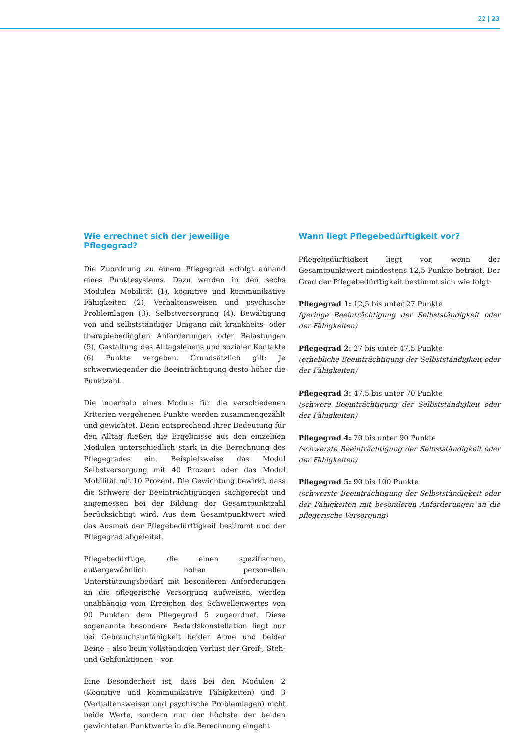22 | 23
Wie errechnet sich der jeweilige Pflegegrad?
Die Zuordnung zu einem Pflegegrad erfolgt anhand eines Punktesystems. Dazu werden in den sechs Modulen Mobilität (1), kognitive und kommunikative Fähigkeiten (2), Verhaltensweisen und psychische Problemlagen (3), Selbstversorgung (4), Bewältigung von und selbstständiger Umgang mit krankheits- oder therapiebedingten Anforderungen oder Belastungen (5), Gestaltung des Alltagslebens und sozialer Kontakte (6) Punkte vergeben. Grundsätzlich gilt: Je schwerwiegender die Beeinträchtigung desto höher die Punktzahl.
Die innerhalb eines Moduls für die verschiedenen Kriterien vergebenen Punkte werden zusammengezählt und gewichtet. Denn entsprechend ihrer Bedeutung für den Alltag fließen die Ergebnisse aus den einzelnen Modulen unterschiedlich stark in die Berechnung des Pflegegrades ein. Beispielsweise das Modul Selbstversorgung mit 40 Prozent oder das Modul Mobilität mit 10 Prozent. Die Gewichtung bewirkt, dass die Schwere der Beeinträchtigungen sachgerecht und angemessen bei der Bildung der Gesamtpunktzahl berücksichtigt wird. Aus dem Gesamtpunktwert wird das Ausmaß der Pflegebedürftigkeit bestimmt und der Pflegegrad abgeleitet.
Pflegebedürftige, die einen spezifischen, außergewöhnlich hohen personellen Unterstützungsbedarf mit besonderen Anforderungen an die pflegerische Versorgung aufweisen, werden unabhängig vom Erreichen des Schwellenwertes von 90 Punkten dem Pflegegrad 5 zugeordnet. Diese sogenannte besondere Bedarfskonstellation liegt nur bei Gebrauchsunfähigkeit beider Arme und beider Beine – also beim vollständigen Verlust der Greif-, Steh- und Gehfunktionen – vor.
Eine Besonderheit ist, dass bei den Modulen 2 (Kognitive und kommunikative Fähigkeiten) und 3 (Verhaltensweisen und psychische Problemlagen) nicht beide Werte, sondern nur der höchste der beiden gewichteten Punktwerte in die Berechnung eingeht.
Wann liegt Pflegebedürftigkeit vor?
Pflegebedürftigkeit liegt vor, wenn der Gesamtpunktwert mindestens 12,5 Punkte beträgt. Der Grad der Pflegebedürftigkeit bestimmt sich wie folgt:
Pflegegrad 1: 12,5 bis unter 27 Punkte
(geringe Beeinträchtigung der Selbstständigkeit oder der Fähigkeiten)
Pflegegrad 2: 27 bis unter 47,5 Punkte
(erhebliche Beeinträchtigung der Selbstständigkeit oder der Fähigkeiten)
Pflegegrad 3: 47,5 bis unter 70 Punkte
(schwere Beeinträchtigung der Selbstständigkeit oder der Fähigkeiten)
Pflegegrad 4: 70 bis unter 90 Punkte
(schwerste Beeinträchtigung der Selbstständigkeit oder der Fähigkeiten)
Pflegegrad 5: 90 bis 100 Punkte
(schwerste Beeinträchtigung der Selbstständigkeit oder der Fähigkeiten mit besonderen Anforderungen an die pflegerische Versorgung)